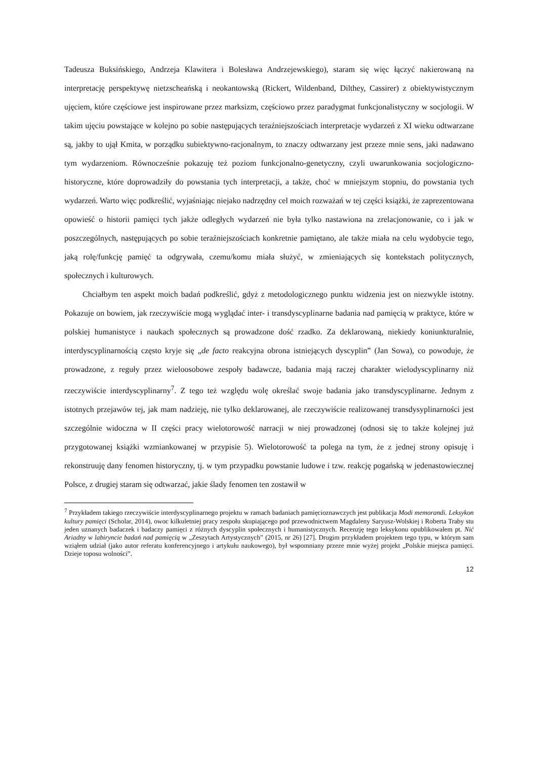Tadeusza Buksińskiego, Andrzeja Klawitera i Bolesława Andrzejewskiego), staram się więc łączyć nakierowaną na interpretację perspektywę nietzscheańską i neokantowską (Rickert, Wildenband, Dilthey, Cassirer) z obiektywistycznym ujęciem, które częściowe jest inspirowane przez marksizm, częściowo przez paradygmat funkcjonalistyczny w socjologii. W takim ujęciu powstające w kolejno po sobie następujących teraźniejszościach interpretacje wydarzeń z XI wieku odtwarzane są, jakby to ujął Kmita, w porządku subiektywno-racjonalnym, to znaczy odtwarzany jest przeze mnie sens, jaki nadawano tym wydarzeniom. Równocześnie pokazuję też poziom funkcjonalno-genetyczny, czyli uwarunkowania socjologiczno-historyczne, które doprowadziły do powstania tych interpretacji, a także, choć w mniejszym stopniu, do powstania tych wydarzeń. Warto więc podkreślić, wyjaśniając niejako nadrzędny cel moich rozważań w tej części książki, że zaprezentowana opowieść o historii pamięci tych jakże odległych wydarzeń nie była tylko nastawiona na zrelacjonowanie, co i jak w poszczególnych, następujących po sobie teraźniejszościach konkretnie pamiętano, ale także miała na celu wydobycie tego, jaką rolę/funkcję pamięć ta odgrywała, czemu/komu miała służyć, w zmieniających się kontekstach politycznych, społecznych i kulturowych.
Chciałbym ten aspekt moich badań podkreślić, gdyż z metodologicznego punktu widzenia jest on niezwykle istotny. Pokazuje on bowiem, jak rzeczywiście mogą wyglądać inter- i transdyscyplinarne badania nad pamięcią w praktyce, które w polskiej humanistyce i naukach społecznych są prowadzone dość rzadko. Za deklarowaną, niekiedy koniunkturalnie, interdyscyplinarnością często kryje się „de facto reakcyjna obrona istniejących dyscyplin” (Jan Sowa), co powoduje, że prowadzone, z reguły przez wieloosobowe zespoły badawcze, badania mają raczej charakter wielodyscyplinarny niż rzeczywiście interdyscyplinarny<sup>7</sup>. Z tego też względu wolę określać swoje badania jako transdyscyplinarne. Jednym z istotnych przejawów tej, jak mam nadzieję, nie tylko deklarowanej, ale rzeczywiście realizowanej transdysyplinarności jest szczególnie widoczna w II części pracy wielotorowość narracji w niej prowadzonej (odnosi się to także kolejnej już przygotowanej książki wzmiankowanej w przypisie 5). Wielotorowość ta polega na tym, że z jednej strony opisuję i rekonstruuję dany fenomen historyczny, tj. w tym przypadku powstanie ludowe i tzw. reakcję pogańską w jedenastowiecznej Polsce, z drugiej staram się odtwarzać, jakie ślady fenomen ten zostawił w
<sup>7</sup> Przykładem takiego rzeczywiście interdyscyplinarnego projektu w ramach badaniach pamięcioznawczych jest publikacja Modi memorandi. Leksykon kultury pamięci (Scholar, 2014), owoc kilkuletniej pracy zespołu skupiającego pod przewodnictwem Magdaleny Saryusz-Wolskiej i Roberta Traby stu jeden uznanych badaczek i badaczy pamięci z różnych dyscyplin społecznych i humanistycznych. Recenzję tego leksykonu opublikowałem pt. Nić Ariadny w labiryncie badań nad pamięcią w „Zeszytach Artystycznych” (2015, nr 26) [27]. Drugim przykładem projektem tego typu, w którym sam wziąłem udział (jako autor referatu konferencyjnego i artykułu naukowego), był wspomniany przeze mnie wyżej projekt „Polskie miejsca pamięci. Dzieje toposu wolności”.
12